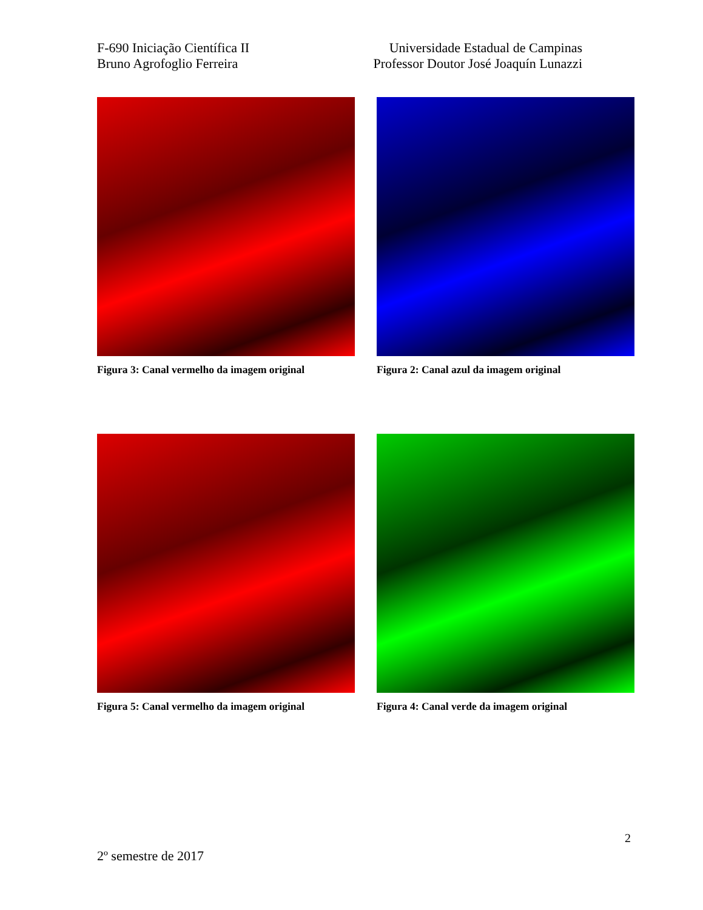F-690 Iniciação Científica II
Bruno Agrofoglio Ferreira
Universidade Estadual de Campinas
Professor Doutor José Joaquín Lunazzi
Figura 3: Canal vermelho da imagem original
Figura 2: Canal azul da imagem original
Figura 5: Canal vermelho da imagem original
Figura 4: Canal verde da imagem original
2
2º semestre de 2017